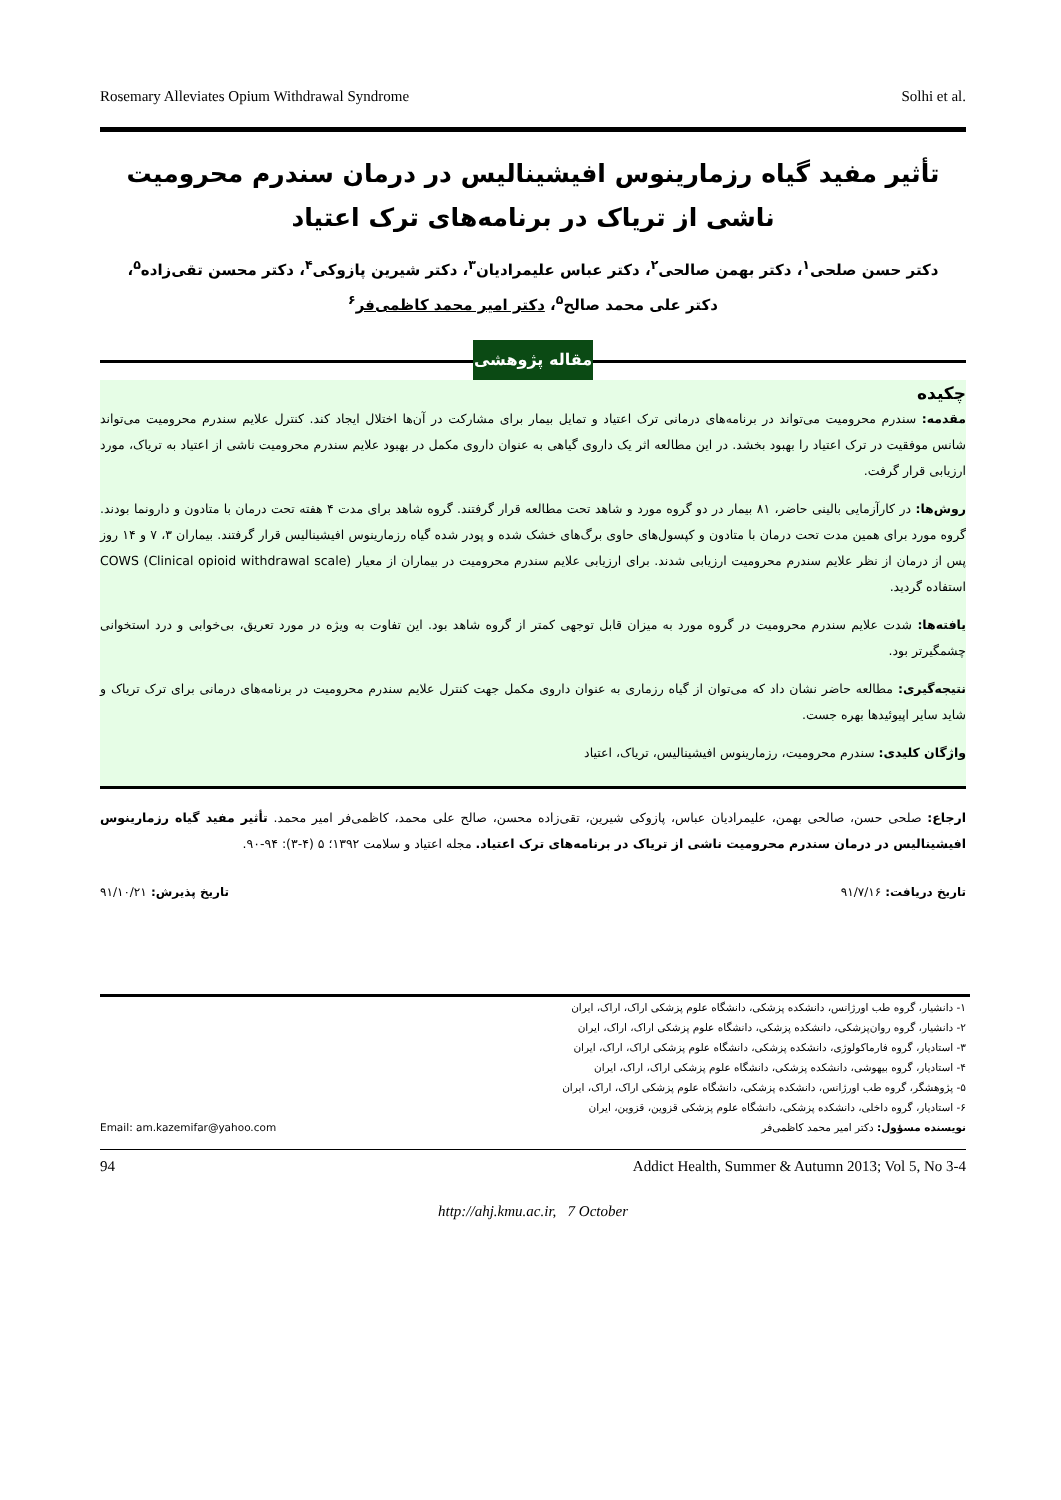Rosemary Alleviates Opium Withdrawal Syndrome Solhi et al.
تأثیر مفید گیاه رزمارینوس افیشینالیس در درمان سندرم محرومیت ناشی از تریاک در برنامه‌های ترک اعتیاد
دکتر حسن صلحی<sup>۱</sup>، دکتر بهمن صالحی<sup>۲</sup>، دکتر عباس علیمرادیان<sup>۳</sup>، دکتر شیرین پازوکی<sup>۴</sup>، دکتر محسن تقی‌زاده<sup>۵</sup>،
دکتر علی محمد صالح<sup>۵</sup>، دکتر امیر محمد کاظمی‌فر<sup>۶</sup>
مقاله پژوهشی
چکیده
مقدمه: سندرم محرومیت می‌تواند در برنامه‌های درمانی ترک اعتیاد و تمایل بیمار برای مشارکت در آن‌ها اختلال ایجاد کند. کنترل علایم سندرم محرومیت می‌تواند شانس موفقیت در ترک اعتیاد را بهبود بخشد. در این مطالعه اثر یک داروی گیاهی به عنوان داروی مکمل در بهبود علایم سندرم محرومیت ناشی از اعتیاد به تریاک، مورد ارزیابی قرار گرفت.
روش‌ها: در کارآزمایی بالینی حاضر، ۸۱ بیمار در دو گروه مورد و شاهد تحت مطالعه قرار گرفتند. گروه شاهد برای مدت ۴ هفته تحت درمان با متادون و دارونما بودند. گروه مورد برای همین مدت تحت درمان با متادون و کپسول‌های حاوی برگ‌های خشک شده و پودر شده گیاه رزمارینوس افیشینالیس قرار گرفتند. بیماران ۳، ۷ و ۱۴ روز پس از درمان از نظر علایم سندرم محرومیت ارزیابی شدند. برای ارزیابی علایم سندرم محرومیت در بیماران از معیار COWS (Clinical opioid withdrawal scale) استفاده گردید.
یافته‌ها: شدت علایم سندرم محرومیت در گروه مورد به میزان قابل توجهی کمتر از گروه شاهد بود. این تفاوت به ویژه در مورد تعریق، بی‌خوابی و درد استخوانی چشمگیرتر بود.
نتیجه‌گیری: مطالعه حاضر نشان داد که می‌توان از گیاه رزماری به عنوان داروی مکمل جهت کنترل علایم سندرم محرومیت در برنامه‌های درمانی برای ترک تریاک و شاید سایر اپیوئیدها بهره جست.
واژگان کلیدی: سندرم محرومیت، رزمارینوس افیشینالیس، تریاک، اعتیاد
ارجاع: صلحی حسن، صالحی بهمن، علیمرادیان عباس، پازوکی شیرین، تقی‌زاده محسن، صالح علی محمد، کاظمی‌فر امیر محمد. تأثیر مفید گیاه رزمارینوس افیشینالیس در درمان سندرم محرومیت ناشی از تریاک در برنامه‌های ترک اعتیاد. مجله اعتیاد و سلامت ۱۳۹۲؛ ۵ (۴-۳): ۹۴-۹۰.
تاریخ دریافت: ۹۱/۷/۱۶ تاریخ پذیرش: ۹۱/۱۰/۲۱
Email: am.kazemifar@yahoo.com
۱- دانشیار، گروه طب اورژانس، دانشکده پزشکی، دانشگاه علوم پزشکی اراک، اراک، ایران
۲- دانشیار، گروه روان‌پزشکی، دانشکده پزشکی، دانشگاه علوم پزشکی اراک، اراک، ایران
۳- استادیار، گروه فارماکولوژی، دانشکده پزشکی، دانشگاه علوم پزشکی اراک، اراک، ایران
۴- استادیار، گروه بیهوشی، دانشکده پزشکی، دانشگاه علوم پزشکی اراک، اراک، ایران
۵- پژوهشگر، گروه طب اورژانس، دانشکده پزشکی، دانشگاه علوم پزشکی اراک، اراک، ایران
۶- استادیار، گروه داخلی، دانشکده پزشکی، دانشگاه علوم پزشکی قزوین، قزوین، ایران
نویسنده مسؤول: دکتر امیر محمد کاظمی‌فر
94 Addict Health, Summer & Autumn 2013; Vol 5, No 3-4
http://ahj.kmu.ac.ir, 7 October